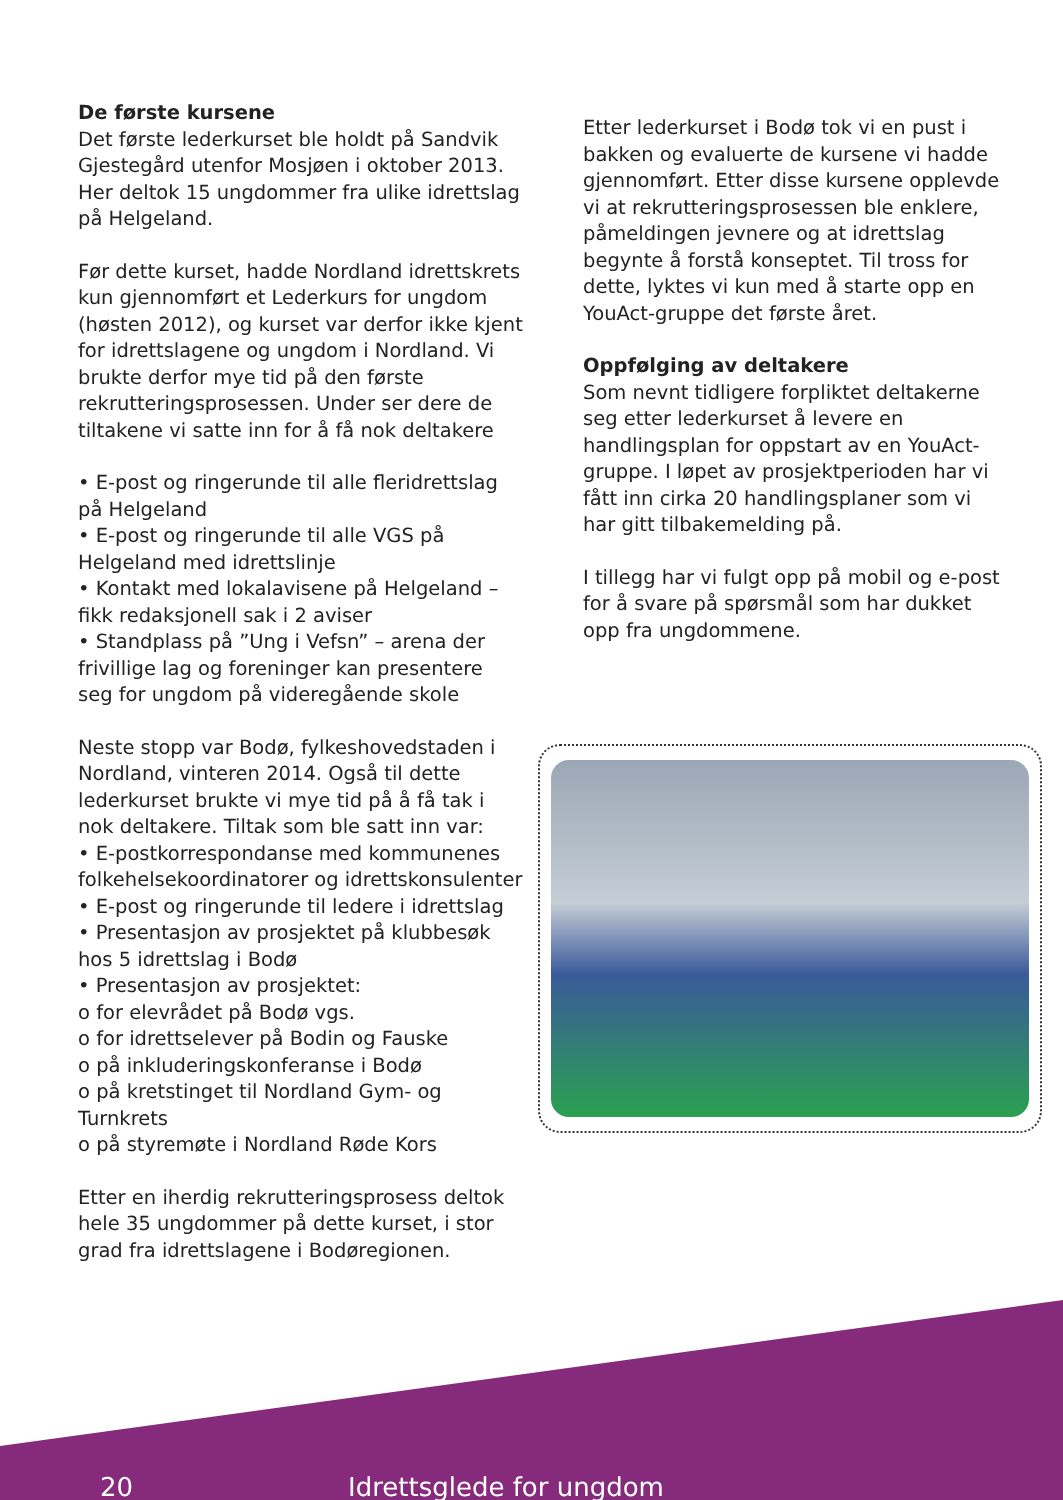De første kursene
Det første lederkurset ble holdt på Sandvik Gjestegård utenfor Mosjøen i oktober 2013. Her deltok 15 ungdommer fra ulike idrettslag på Helgeland.
Før dette kurset, hadde Nordland idrettskrets kun gjennomført et Lederkurs for ungdom (høsten 2012), og kurset var derfor ikke kjent for idrettslagene og ungdom i Nordland. Vi brukte derfor mye tid på den første rekrutteringsprosessen. Under ser dere de tiltakene vi satte inn for å få nok deltakere
• E-post og ringerunde til alle fleridrettslag på Helgeland
• E-post og ringerunde til alle VGS på Helgeland med idrettslinje
• Kontakt med lokalavisene på Helgeland – fikk redaksjonell sak i 2 aviser
• Standplass på ”Ung i Vefsn” – arena der frivillige lag og foreninger kan presentere seg for ungdom på videregående skole
Neste stopp var Bodø, fylkeshovedstaden i Nordland, vinteren 2014. Også til dette lederkurset brukte vi mye tid på å få tak i nok deltakere. Tiltak som ble satt inn var:
• E-postkorrespondanse med kommunenes folkehelsekoordinatorer og idrettskonsulenter
• E-post og ringerunde til ledere i idrettslag
• Presentasjon av prosjektet på klubbesøk hos 5 idrettslag i Bodø
• Presentasjon av prosjektet:
o for elevrådet på Bodø vgs.
o for idrettselever på Bodin og Fauske
o på inkluderingskonferanse i Bodø
o på kretstinget til Nordland Gym- og Turnkrets
o på styremøte i Nordland Røde Kors
Etter en iherdig rekrutteringsprosess deltok hele 35 ungdommer på dette kurset, i stor grad fra idrettslagene i Bodøregionen.
Etter lederkurset i Bodø tok vi en pust i bakken og evaluerte de kursene vi hadde gjennomført. Etter disse kursene opplevde vi at rekrutteringsprosessen ble enklere, påmeldingen jevnere og at idrettslag begynte å forstå konseptet. Til tross for dette, lyktes vi kun med å starte opp en YouAct-gruppe det første året.
Oppfølging av deltakere
Som nevnt tidligere forpliktet deltakerne seg etter lederkurset å levere en handlingsplan for oppstart av en YouAct-gruppe. I løpet av prosjektperioden har vi fått inn cirka 20 handlingsplaner som vi har gitt tilbakemelding på.
I tillegg har vi fulgt opp på mobil og e-post for å svare på spørsmål som har dukket opp fra ungdommene.
20 Idrettsglede for ungdom